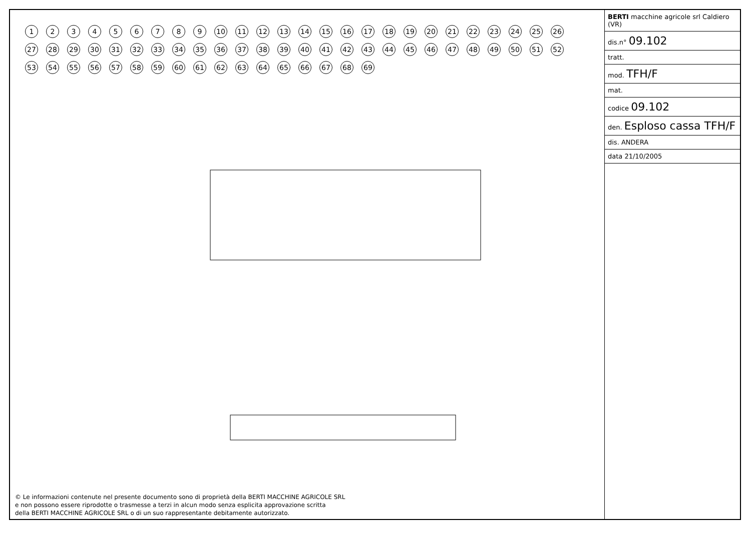123456789 10 11 12 13 14 15 16 17 18 19 20 21 22 23 24 25 26 27 28 29 30 31 32 33 34 35 36 37 38 39 40 41 42 43 44 45 46 47 48 49 50 51 52 53 54 55 56 57 58 59 60 61 62 63 64 65 66 67 68 69
© Le informazioni contenute nel presente documento sono di proprietà della BERTI MACCHINE AGRICOLE SRL
e non possono essere riprodotte o trasmesse a terzi in alcun modo senza esplicita approvazione scritta
della BERTI MACCHINE AGRICOLE SRL o di un suo rappresentante debitamente autorizzato.
BERTI macchine agricole srl Caldiero (VR)
dis.n° 09.102
tratt.
mod. TFH/F
mat.
codice 09.102
den. Esploso cassa TFH/F
dis. ANDERA
data 21/10/2005